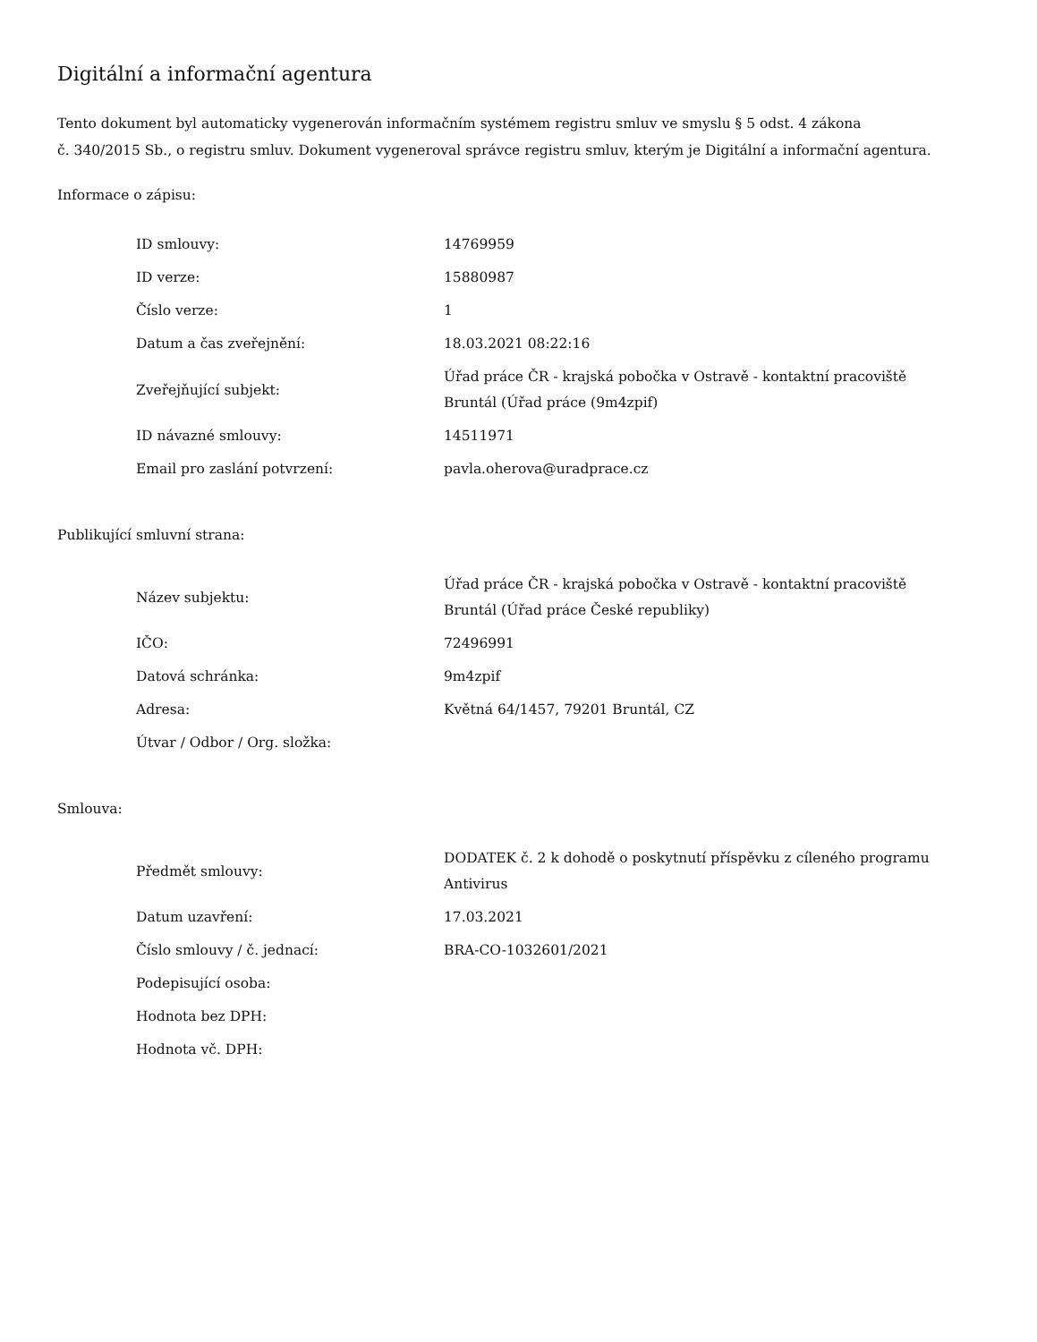Digitální a informační agentura
Tento dokument byl automaticky vygenerován informačním systémem registru smluv ve smyslu § 5 odst. 4 zákona
č. 340/2015 Sb., o registru smluv. Dokument vygeneroval správce registru smluv, kterým je Digitální a informační agentura.
Informace o zápisu:
| ID smlouvy: | 14769959 |
| ID verze: | 15880987 |
| Číslo verze: | 1 |
| Datum a čas zveřejnění: | 18.03.2021 08:22:16 |
| Zveřejňující subjekt: | Úřad práce ČR - krajská pobočka v Ostravě - kontaktní pracoviště Bruntál (Úřad práce (9m4zpif) |
| ID návazné smlouvy: | 14511971 |
| Email pro zaslání potvrzení: | pavla.oherova@uradprace.cz |
Publikující smluvní strana:
| Název subjektu: | Úřad práce ČR - krajská pobočka v Ostravě - kontaktní pracoviště Bruntál (Úřad práce České republiky) |
| IČO: | 72496991 |
| Datová schránka: | 9m4zpif |
| Adresa: | Květná 64/1457, 79201 Bruntál, CZ |
| Útvar / Odbor / Org. složka: | |
Smlouva:
| Předmět smlouvy: | DODATEK č. 2 k dohodě o poskytnutí příspěvku z cíleného programu Antivirus |
| Datum uzavření: | 17.03.2021 |
| Číslo smlouvy / č. jednací: | BRA-CO-1032601/2021 |
| Podepisující osoba: | |
| Hodnota bez DPH: | |
| Hodnota vč. DPH: | |